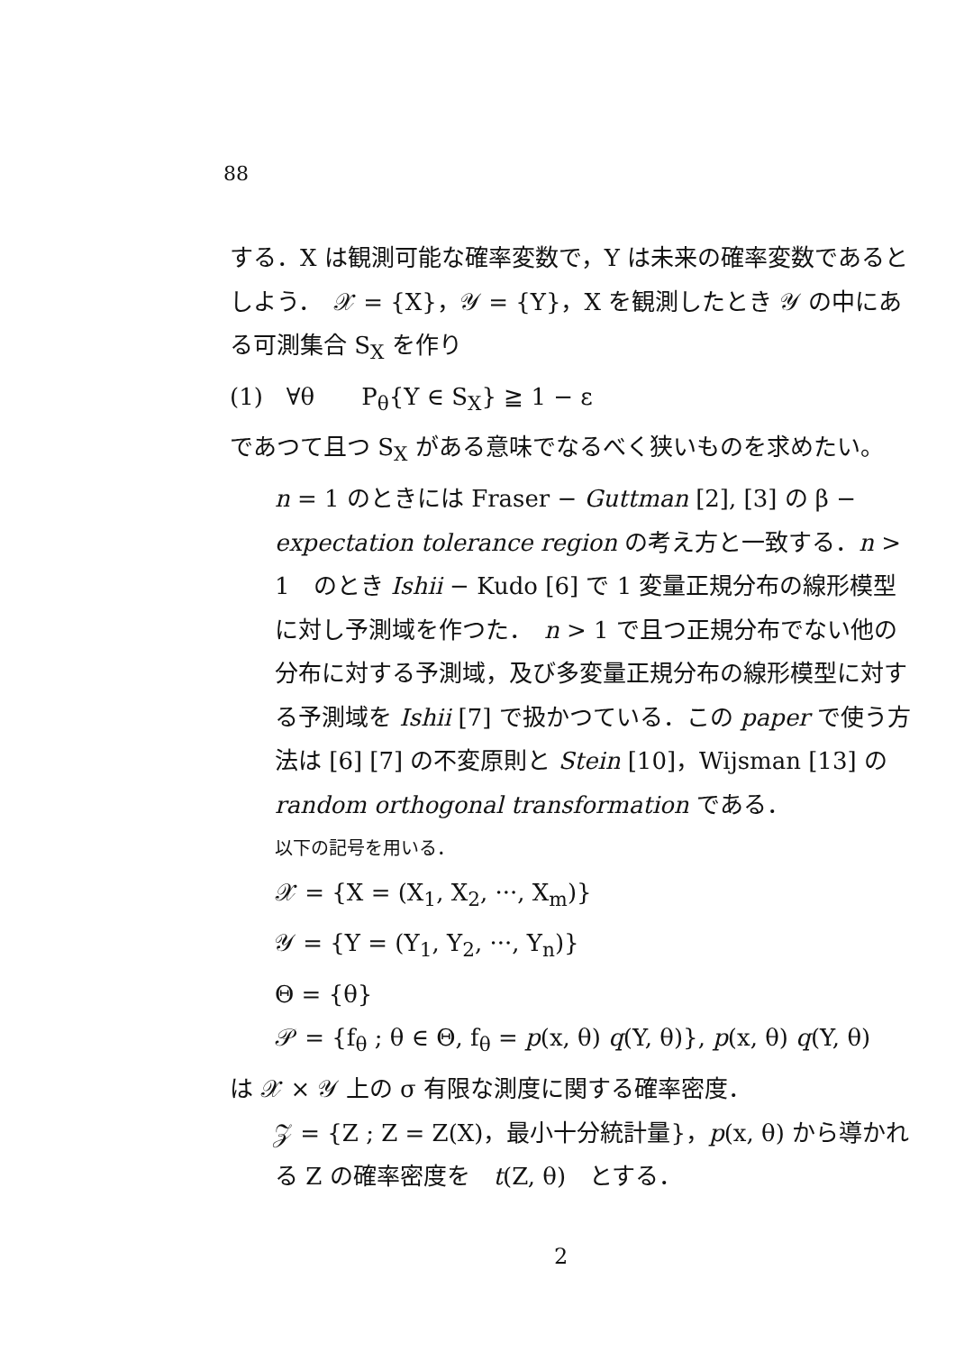88
する．X は観測可能な確率変数で，Y は未来の確率変数であるとしよう．　𝒳 = {X}，𝒴 = {Y}，X を観測したとき 𝒴 の中にある可測集合 S<sub>X</sub> を作り
(1)　∀θ　　P<sub>θ</sub>{Y ∈ S<sub>X</sub>} ≧ 1 − ε
であつて且つ S<sub>X</sub> がある意味でなるべく狭いものを求めたい。
n = 1 のときには Fraser − Guttman [2], [3] の β − expectation tolerance region の考え方と一致する．n > 1　のとき Ishii − Kudo [6] で 1 変量正規分布の線形模型に対し予測域を作つた．　n > 1 で且つ正規分布でない他の分布に対する予測域，及び多変量正規分布の線形模型に対する予測域を Ishii [7] で扱かつている．この paper で使う方法は [6] [7] の不変原則と Stein [10]，Wijsman [13] の random orthogonal transformation である．
以下の記号を用いる．
𝒳 = {X = (X<sub>1</sub>, X<sub>2</sub>, ···, X<sub>m</sub>)}
𝒴 = {Y = (Y<sub>1</sub>, Y<sub>2</sub>, ···, Y<sub>n</sub>)}
Θ = {θ}
𝒫 = {f<sub>θ</sub> ; θ ∈ Θ, f<sub>θ</sub> = p(x, θ) q(Y, θ)}, p(x, θ) q(Y, θ)
は 𝒳 × 𝒴 上の σ 有限な測度に関する確率密度．
𝒵 = {Z ; Z = Z(X)，最小十分統計量}，p(x, θ) から導かれる Z の確率密度を　t(Z, θ)　とする．
2